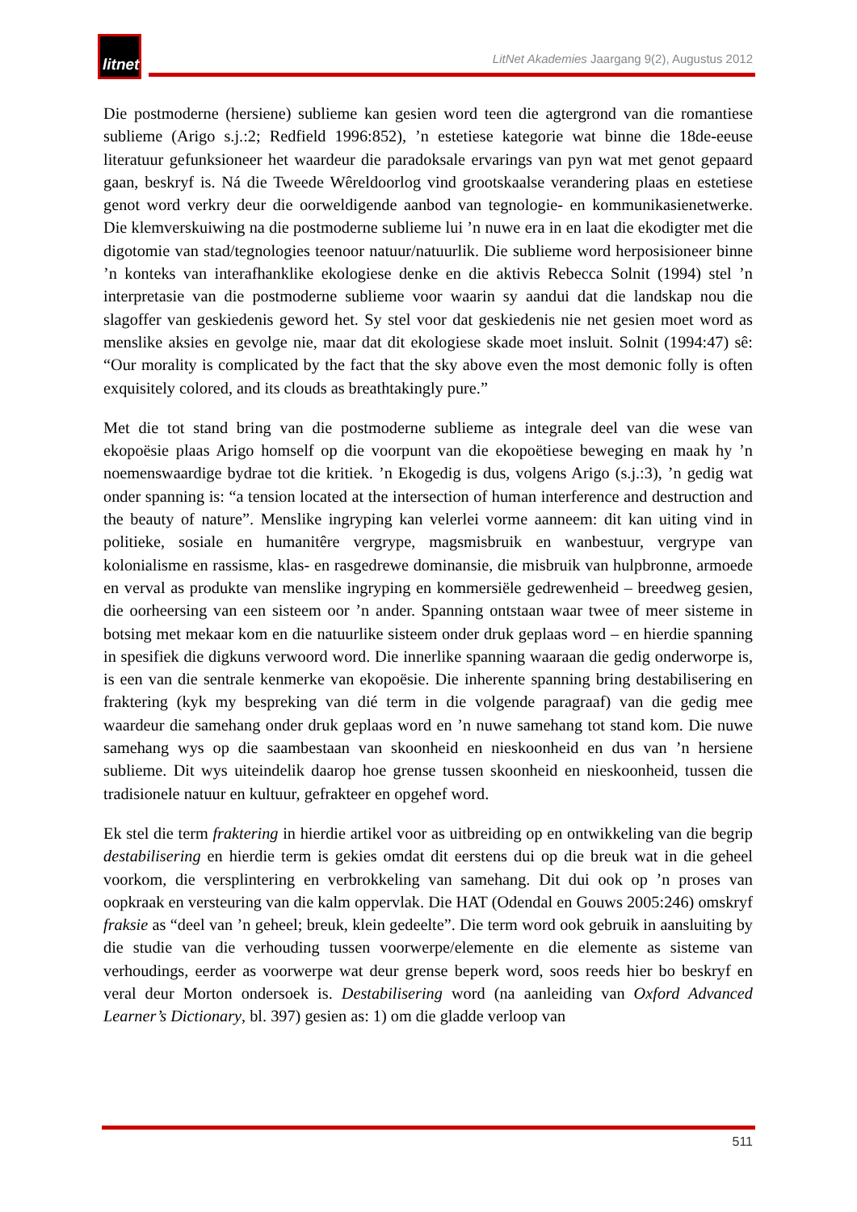litnet
LitNet Akademies Jaargang 9(2), Augustus 2012
Die postmoderne (hersiene) sublieme kan gesien word teen die agtergrond van die romantiese sublieme (Arigo s.j.:2; Redfield 1996:852), ’n estetiese kategorie wat binne die 18de-eeuse literatuur gefunksioneer het waardeur die paradoksale ervarings van pyn wat met genot gepaard gaan, beskryf is. Ná die Tweede Wêreldoorlog vind grootskaalse verandering plaas en estetiese genot word verkry deur die oorweldigende aanbod van tegnologie- en kommunikasienetwerke. Die klemverskuiwing na die postmoderne sublieme lui ’n nuwe era in en laat die ekodigter met die digotomie van stad/tegnologies teenoor natuur/natuurlik. Die sublieme word herposisioneer binne ’n konteks van interafhanklike ekologiese denke en die aktivis Rebecca Solnit (1994) stel ’n interpretasie van die postmoderne sublieme voor waarin sy aandui dat die landskap nou die slagoffer van geskiedenis geword het. Sy stel voor dat geskiedenis nie net gesien moet word as menslike aksies en gevolge nie, maar dat dit ekologiese skade moet insluit. Solnit (1994:47) sê: “Our morality is complicated by the fact that the sky above even the most demonic folly is often exquisitely colored, and its clouds as breathtakingly pure.”
Met die tot stand bring van die postmoderne sublieme as integrale deel van die wese van ekopoësie plaas Arigo homself op die voorpunt van die ekopoëtiese beweging en maak hy ’n noemenswaardige bydrae tot die kritiek. ’n Ekogedig is dus, volgens Arigo (s.j.:3), ’n gedig wat onder spanning is: “a tension located at the intersection of human interference and destruction and the beauty of nature”. Menslike ingryping kan velerlei vorme aanneem: dit kan uiting vind in politieke, sosiale en humanitêre vergrype, magsmisbruik en wanbestuur, vergrype van kolonialisme en rassisme, klas- en rasgedrewe dominansie, die misbruik van hulpbronne, armoede en verval as produkte van menslike ingryping en kommersiële gedrewenheid – breedweg gesien, die oorheersing van een sisteem oor ’n ander. Spanning ontstaan waar twee of meer sisteme in botsing met mekaar kom en die natuurlike sisteem onder druk geplaas word – en hierdie spanning in spesifiek die digkuns verwoord word. Die innerlike spanning waaraan die gedig onderworpe is, is een van die sentrale kenmerke van ekopoësie. Die inherente spanning bring destabilisering en fraktering (kyk my bespreking van dié term in die volgende paragraaf) van die gedig mee waardeur die samehang onder druk geplaas word en ’n nuwe samehang tot stand kom. Die nuwe samehang wys op die saambestaan van skoonheid en nieskoonheid en dus van ’n hersiene sublieme. Dit wys uiteindelik daarop hoe grense tussen skoonheid en nieskoonheid, tussen die tradisionele natuur en kultuur, gefrakteer en opgehef word.
Ek stel die term fraktering in hierdie artikel voor as uitbreiding op en ontwikkeling van die begrip destabilisering en hierdie term is gekies omdat dit eerstens dui op die breuk wat in die geheel voorkom, die versplintering en verbrokkeling van samehang. Dit dui ook op ’n proses van oopkraak en versteuring van die kalm oppervlak. Die HAT (Odendal en Gouws 2005:246) omskryf fraksie as “deel van ’n geheel; breuk, klein gedeelte”. Die term word ook gebruik in aansluiting by die studie van die verhouding tussen voorwerpe/elemente en die elemente as sisteme van verhoudings, eerder as voorwerpe wat deur grense beperk word, soos reeds hier bo beskryf en veral deur Morton ondersoek is. Destabilisering word (na aanleiding van Oxford Advanced Learner’s Dictionary, bl. 397) gesien as: 1) om die gladde verloop van
511